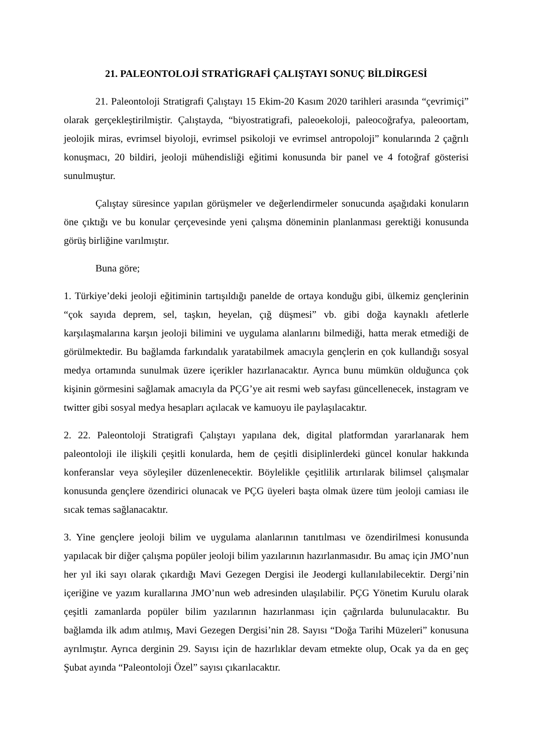21. PALEONTOLOJİ STRATİGRAFİ ÇALIŞTAYI SONUÇ BİLDİRGESİ
21. Paleontoloji Stratigrafi Çalıştayı 15 Ekim-20 Kasım 2020 tarihleri arasında “çevrimiçi” olarak gerçekleştirilmiştir. Çalıştayda, “biyostratigrafi, paleoekoloji, paleocoğrafya, paleoortam, jeolojik miras, evrimsel biyoloji, evrimsel psikoloji ve evrimsel antropoloji” konularında 2 çağrılı konuşmacı, 20 bildiri, jeoloji mühendisliği eğitimi konusunda bir panel ve 4 fotoğraf gösterisi sunulmuştur.
Çalıştay süresince yapılan görüşmeler ve değerlendirmeler sonucunda aşağıdaki konuların öne çıktığı ve bu konular çerçevesinde yeni çalışma döneminin planlanması gerektiği konusunda görüş birliğine varılmıştır.
Buna göre;
1. Türkiye’deki jeoloji eğitiminin tartışıldığı panelde de ortaya konduğu gibi, ülkemiz gençlerinin “çok sayıda deprem, sel, taşkın, heyelan, çığ düşmesi” vb. gibi doğa kaynaklı afetlerle karşılaşmalarına karşın jeoloji bilimini ve uygulama alanlarını bilmediği, hatta merak etmediği de görülmektedir. Bu bağlamda farkındalık yaratabilmek amacıyla gençlerin en çok kullandığı sosyal medya ortamında sunulmak üzere içerikler hazırlanacaktır. Ayrıca bunu mümkün olduğunca çok kişinin görmesini sağlamak amacıyla da PÇG’ye ait resmi web sayfası güncellenecek, instagram ve twitter gibi sosyal medya hesapları açılacak ve kamuoyu ile paylaşılacaktır.
2. 22. Paleontoloji Stratigrafi Çalıştayı yapılana dek, digital platformdan yararlanarak hem paleontoloji ile ilişkili çeşitli konularda, hem de çeşitli disiplinlerdeki güncel konular hakkında konferanslar veya söyleşiler düzenlenecektir. Böylelikle çeşitlilik artırılarak bilimsel çalışmalar konusunda gençlere özendirici olunacak ve PÇG üyeleri başta olmak üzere tüm jeoloji camiası ile sıcak temas sağlanacaktır.
3. Yine gençlere jeoloji bilim ve uygulama alanlarının tanıtılması ve özendirilmesi konusunda yapılacak bir diğer çalışma popüler jeoloji bilim yazılarının hazırlanmasıdır. Bu amaç için JMO’nun her yıl iki sayı olarak çıkardığı Mavi Gezegen Dergisi ile Jeodergi kullanılabilecektir. Dergi’nin içeriğine ve yazım kurallarına JMO’nun web adresinden ulaşılabilir. PÇG Yönetim Kurulu olarak çeşitli zamanlarda popüler bilim yazılarının hazırlanması için çağrılarda bulunulacaktır. Bu bağlamda ilk adım atılmış, Mavi Gezegen Dergisi’nin 28. Sayısı “Doğa Tarihi Müzeleri” konusuna ayrılmıştır. Ayrıca derginin 29. Sayısı için de hazırlıklar devam etmekte olup, Ocak ya da en geç Şubat ayında “Paleontoloji Özel” sayısı çıkarılacaktır.